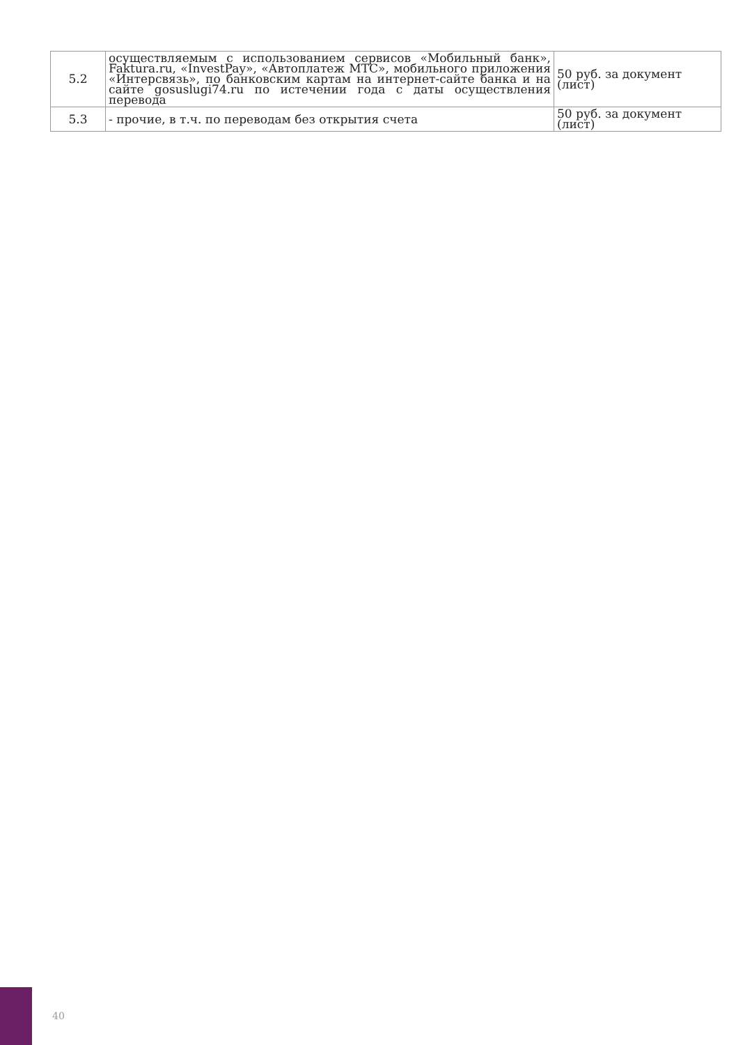| 5.2 | осуществляемым с использованием сервисов «Мобильный банк», Faktura.ru, «InvestPay», «Автоплатеж МТС», мобильного приложения «Интерсвязь», по банковским картам на интернет-сайте банка и на сайте gosuslugi74.ru по истечении года с даты осуществления перевода | 50 руб. за документ (лист) |
| 5.3 | - прочие, в т.ч. по переводам без открытия счета | 50 руб. за документ (лист) |
40